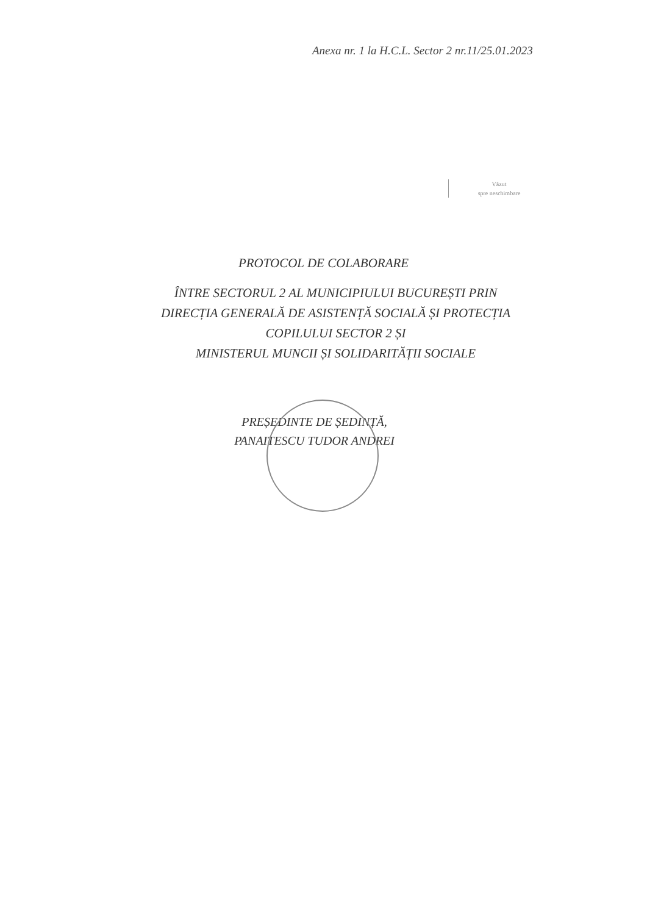Anexa nr. 1 la H.C.L. Sector 2 nr.11/25.01.2023
Văzut
spre neschimbare
PROTOCOL DE COLABORARE
ÎNTRE SECTORUL 2 AL MUNICIPIULUI BUCUREȘTI PRIN
DIRECȚIA GENERALĂ DE ASISTENȚĂ SOCIALĂ ȘI PROTECȚIA
COPILULUI SECTOR 2 ȘI
MINISTERUL MUNCII ȘI SOLIDARITĂȚII SOCIALE
PREȘEDINTE DE ȘEDINȚĂ,
PANAITESCU TUDOR ANDREI